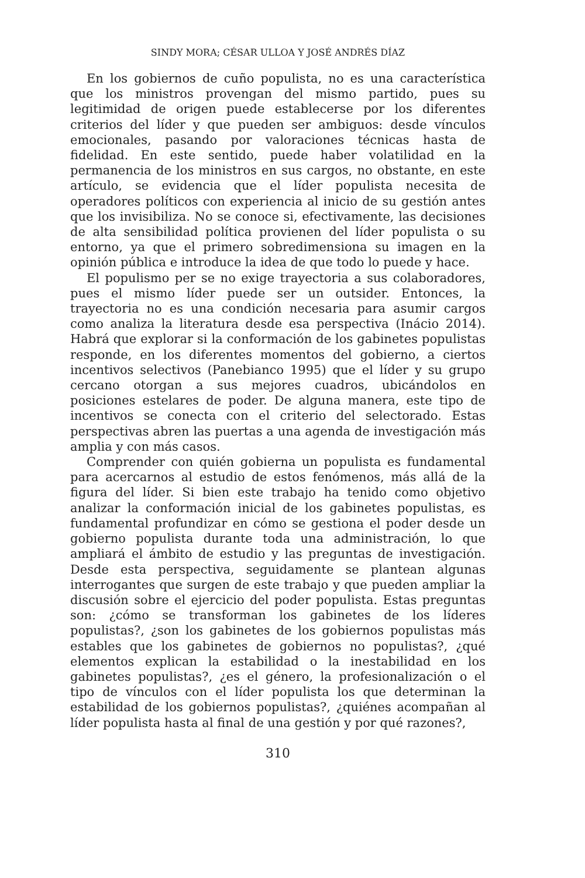SINDY MORA; CÉSAR ULLOA Y JOSÉ ANDRÉS DÍAZ
En los gobiernos de cuño populista, no es una característica que los ministros provengan del mismo partido, pues su legitimidad de origen puede establecerse por los diferentes criterios del líder y que pueden ser ambiguos: desde vínculos emocionales, pasando por valoraciones técnicas hasta de fidelidad. En este sentido, puede haber volatilidad en la permanencia de los ministros en sus cargos, no obstante, en este artículo, se evidencia que el líder populista necesita de operadores políticos con experiencia al inicio de su gestión antes que los invisibiliza. No se conoce si, efectivamente, las decisiones de alta sensibilidad política provienen del líder populista o su entorno, ya que el primero sobredimensiona su imagen en la opinión pública e introduce la idea de que todo lo puede y hace.
El populismo per se no exige trayectoria a sus colaboradores, pues el mismo líder puede ser un outsider. Entonces, la trayectoria no es una condición necesaria para asumir cargos como analiza la literatura desde esa perspectiva (Inácio 2014). Habrá que explorar si la conformación de los gabinetes populistas responde, en los diferentes momentos del gobierno, a ciertos incentivos selectivos (Panebianco 1995) que el líder y su grupo cercano otorgan a sus mejores cuadros, ubicándolos en posiciones estelares de poder. De alguna manera, este tipo de incentivos se conecta con el criterio del selectorado. Estas perspectivas abren las puertas a una agenda de investigación más amplia y con más casos.
Comprender con quién gobierna un populista es fundamental para acercarnos al estudio de estos fenómenos, más allá de la figura del líder. Si bien este trabajo ha tenido como objetivo analizar la conformación inicial de los gabinetes populistas, es fundamental profundizar en cómo se gestiona el poder desde un gobierno populista durante toda una administración, lo que ampliará el ámbito de estudio y las preguntas de investigación. Desde esta perspectiva, seguidamente se plantean algunas interrogantes que surgen de este trabajo y que pueden ampliar la discusión sobre el ejercicio del poder populista. Estas preguntas son: ¿cómo se transforman los gabinetes de los líderes populistas?, ¿son los gabinetes de los gobiernos populistas más estables que los gabinetes de gobiernos no populistas?, ¿qué elementos explican la estabilidad o la inestabilidad en los gabinetes populistas?, ¿es el género, la profesionalización o el tipo de vínculos con el líder populista los que determinan la estabilidad de los gobiernos populistas?, ¿quiénes acompañan al líder populista hasta al final de una gestión y por qué razones?,
310